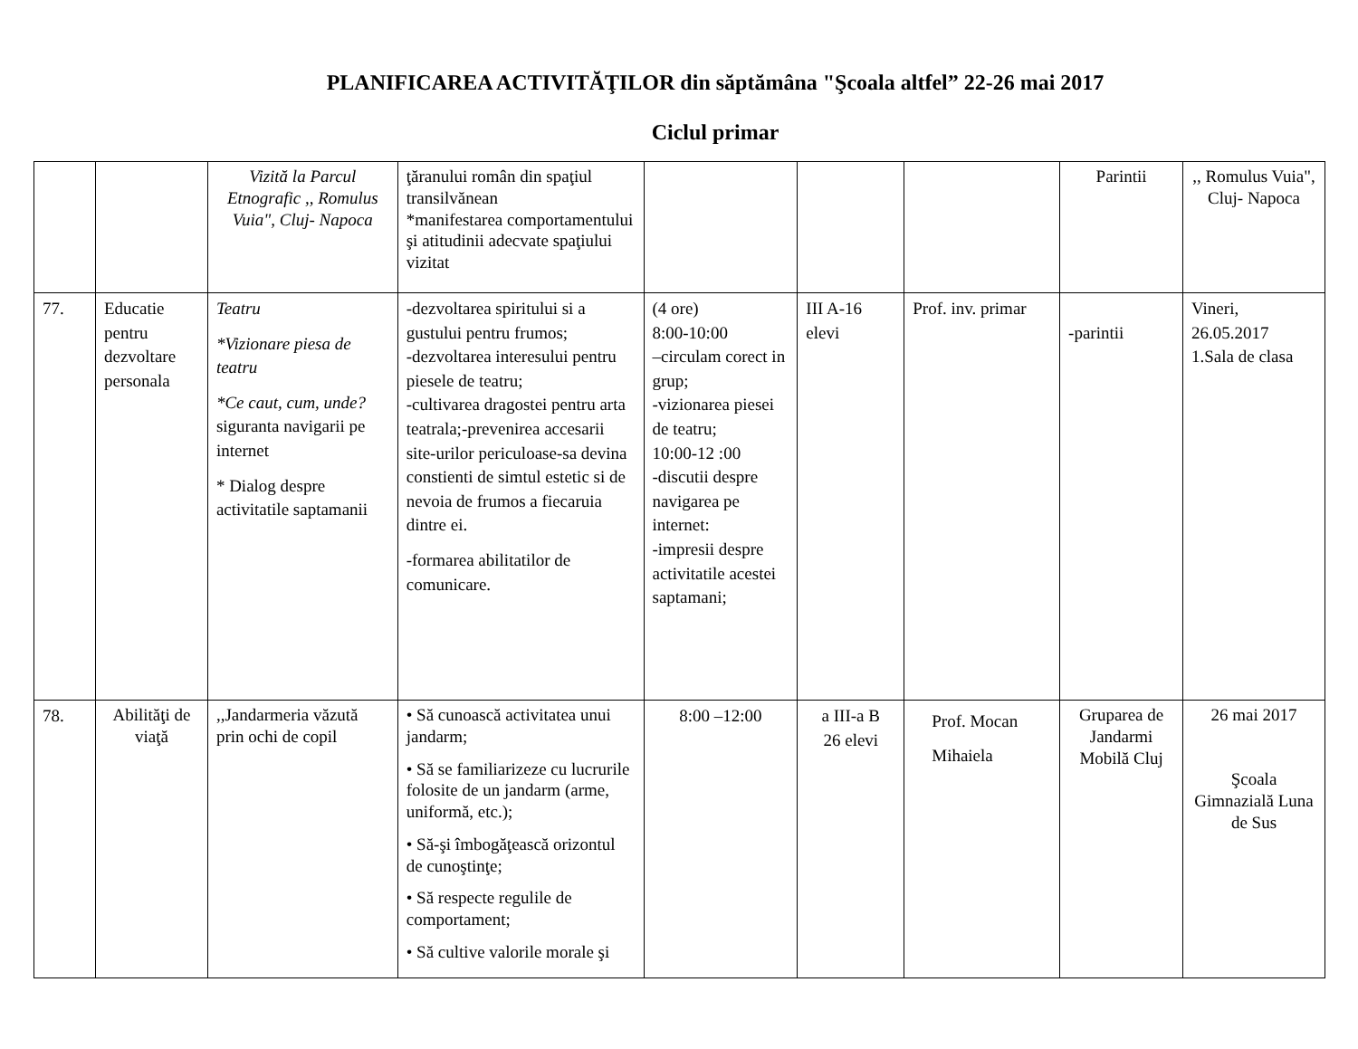PLANIFICAREA ACTIVITĂŢILOR din săptămâna "Şcoala altfel” 22-26 mai 2017
Ciclul primar
| | | Vizită la Parcul Etnografic ,, Romulus Vuia", Cluj- Napoca | ţăranului român din spaţiul transilvănean *manifestarea comportamentului şi atitudinii adecvate spaţiului vizitat | | | | Parintii | ,, Romulus Vuia", Cluj- Napoca |
| 77. | Educatie pentru dezvoltare personala | Teatru *Vizionare piesa de teatru *Ce caut, cum, unde? siguranta navigarii pe internet * Dialog despre activitatile saptamanii | -dezvoltarea spiritului si a gustului pentru frumos; -dezvoltarea interesului pentru piesele de teatru; -cultivarea dragostei pentru arta teatrala;-prevenirea accesarii site-urilor periculoase-sa devina constienti de simtul estetic si de nevoia de frumos a fiecaruia dintre ei. -formarea abilitatilor de comunicare. | (4 ore) 8:00-10:00 –circulam corect in grup; -vizionarea piesei de teatru; 10:00-12 :00 -discutii despre navigarea pe internet: -impresii despre activitatile acestei saptamani; | III A-16 elevi | Prof. inv. primar | -parintii | Vineri, 26.05.2017 1.Sala de clasa |
| 78. | Abilităţi de viaţă | ,,Jandarmeria văzută prin ochi de copil | • Să cunoască activitatea unui jandarm; • Să se familiarizeze cu lucrurile folosite de un jandarm (arme, uniformă, etc.); • Să-şi îmbogăţească orizontul de cunoştinţe; • Să respecte regulile de comportament; • Să cultive valorile morale şi | 8:00 –12:00 | a III-a B 26 elevi | Prof. Mocan Mihaiela | Gruparea de Jandarmi Mobilă Cluj | 26 mai 2017 Şcoala Gimnazială Luna de Sus |